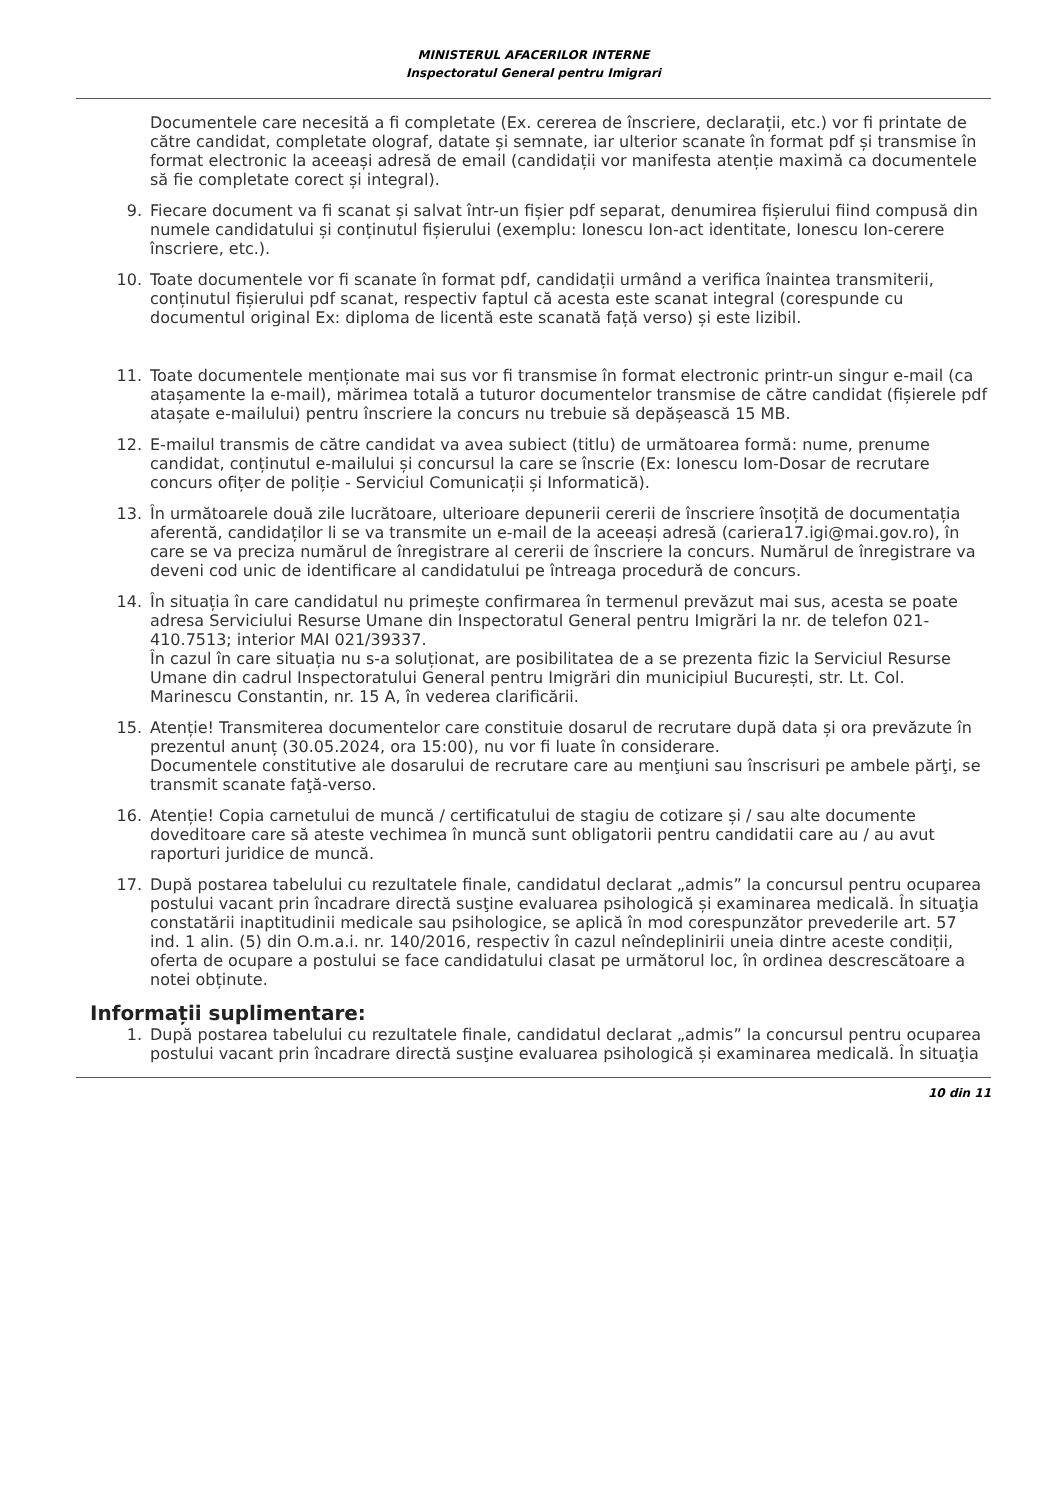MINISTERUL AFACERILOR INTERNE
Inspectoratul General pentru Imigrari
Documentele care necesită a fi completate (Ex. cererea de înscriere, declarații, etc.) vor fi printate de către candidat, completate olograf, datate și semnate, iar ulterior scanate în format pdf și transmise în format electronic la aceeași adresă de email (candidații vor manifesta atenție maximă ca documentele să fie completate corect și integral).
9. Fiecare document va fi scanat și salvat într-un fișier pdf separat, denumirea fișierului fiind compusă din numele candidatului și conținutul fișierului (exemplu: Ionescu Ion-act identitate, Ionescu Ion-cerere înscriere, etc.).
10. Toate documentele vor fi scanate în format pdf, candidații urmând a verifica înaintea transmiterii, conținutul fișierului pdf scanat, respectiv faptul că acesta este scanat integral (corespunde cu documentul original Ex: diploma de licentă este scanată față verso) și este lizibil.
11. Toate documentele menționate mai sus vor fi transmise în format electronic printr-un singur e-mail (ca atașamente la e-mail), mărimea totală a tuturor documentelor transmise de către candidat (fișierele pdf atașate e-mailului) pentru înscriere la concurs nu trebuie să depășească 15 MB.
12. E-mailul transmis de către candidat va avea subiect (titlu) de următoarea formă: nume, prenume candidat, conținutul e-mailului și concursul la care se înscrie (Ex: Ionescu Iom-Dosar de recrutare concurs ofițer de poliție - Serviciul Comunicații și Informatică).
13. În următoarele două zile lucrătoare, ulterioare depunerii cererii de înscriere însoțită de documentația aferentă, candidaților li se va transmite un e-mail de la aceeași adresă (cariera17.igi@mai.gov.ro), în care se va preciza numărul de înregistrare al cererii de înscriere la concurs. Numărul de înregistrare va deveni cod unic de identificare al candidatului pe întreaga procedură de concurs.
14. În situația în care candidatul nu primește confirmarea în termenul prevăzut mai sus, acesta se poate adresa Serviciului Resurse Umane din Inspectoratul General pentru Imigrări la nr. de telefon 021-410.7513; interior MAI 021/39337.
În cazul în care situația nu s-a soluționat, are posibilitatea de a se prezenta fizic la Serviciul Resurse Umane din cadrul Inspectoratului General pentru Imigrări din municipiul București, str. Lt. Col. Marinescu Constantin, nr. 15 A, în vederea clarificării.
15. Atenție! Transmiterea documentelor care constituie dosarul de recrutare după data și ora prevăzute în prezentul anunț (30.05.2024, ora 15:00), nu vor fi luate în considerare.
Documentele constitutive ale dosarului de recrutare care au menţiuni sau înscrisuri pe ambele părţi, se transmit scanate faţă-verso.
16. Atenție! Copia carnetului de muncă / certificatului de stagiu de cotizare și / sau alte documente doveditoare care să ateste vechimea în muncă sunt obligatorii pentru candidatii care au / au avut raporturi juridice de muncă.
17. După postarea tabelului cu rezultatele finale, candidatul declarat „admis” la concursul pentru ocuparea postului vacant prin încadrare directă susţine evaluarea psihologică și examinarea medicală. În situaţia constatării inaptitudinii medicale sau psihologice, se aplică în mod corespunzător prevederile art. 57 ind. 1 alin. (5) din O.m.a.i. nr. 140/2016, respectiv în cazul neîndeplinirii uneia dintre aceste condiții, oferta de ocupare a postului se face candidatului clasat pe următorul loc, în ordinea descrescătoare a notei obținute.
Informații suplimentare:
1. După postarea tabelului cu rezultatele finale, candidatul declarat „admis” la concursul pentru ocuparea postului vacant prin încadrare directă susţine evaluarea psihologică și examinarea medicală. În situaţia
10 din 11